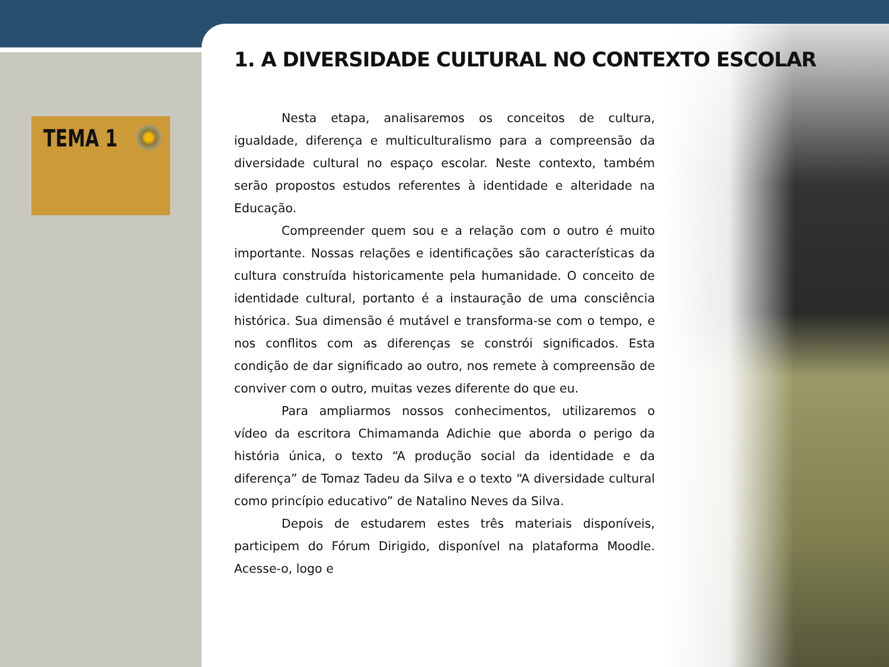TEMA 1
1. A DIVERSIDADE CULTURAL NO CONTEXTO ESCOLAR
Nesta etapa, analisaremos os conceitos de cultura, igualdade, diferença e multiculturalismo para a compreensão da diversidade cultural no espaço escolar. Neste contexto, também serão propostos estudos referentes à identidade e alteridade na Educação.
Compreender quem sou e a relação com o outro é muito importante. Nossas relações e identificações são características da cultura construída historicamente pela humanidade. O conceito de identidade cultural, portanto é a instauração de uma consciência histórica. Sua dimensão é mutável e transforma-se com o tempo, e nos conflitos com as diferenças se constrói significados. Esta condição de dar significado ao outro, nos remete à compreensão de conviver com o outro, muitas vezes diferente do que eu.
Para ampliarmos nossos conhecimentos, utilizaremos o vídeo da escritora Chimamanda Adichie que aborda o perigo da história única, o texto “A produção social da identidade e da diferença” de Tomaz Tadeu da Silva e o texto “A diversidade cultural como princípio educativo” de Natalino Neves da Silva.
Depois de estudarem estes três materiais disponíveis, participem do Fórum Dirigido, disponível na plataforma Moodle. Acesse-o, logo e